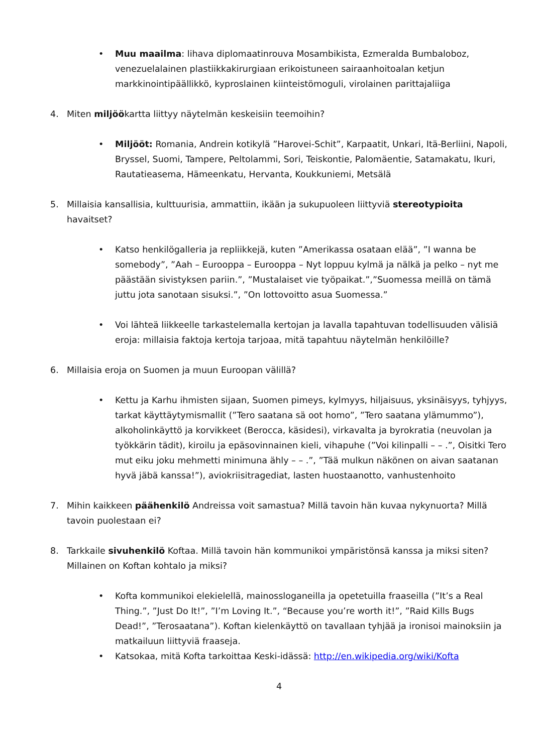• Muu maailma: lihava diplomaatinrouva Mosambikista, Ezmeralda Bumbaloboz, venezuelalainen plastiikkakirurgiaan erikoistuneen sairaanhoitoalan ketjun markkinointipäällikkö, kyproslainen kiinteistömoguli, virolainen parittajaliiga
4. Miten miljöökartta liittyy näytelmän keskeisiin teemoihin?
• Miljööt: Romania, Andrein kotikylä ”Harovei-Schit”, Karpaatit, Unkari, Itä-Berliini, Napoli, Bryssel, Suomi, Tampere, Peltolammi, Sori, Teiskontie, Palomäentie, Satamakatu, Ikuri, Rautatieasema, Hämeenkatu, Hervanta, Koukkuniemi, Metsälä
5. Millaisia kansallisia, kulttuurisia, ammattiin, ikään ja sukupuoleen liittyviä stereotypioita havaitset?
• Katso henkilögalleria ja repliikkejä, kuten ”Amerikassa osataan elää”, ”I wanna be somebody”, ”Aah – Eurooppa – Eurooppa – Nyt loppuu kylmä ja nälkä ja pelko – nyt me päästään sivistyksen pariin.”, ”Mustalaiset vie työpaikat.”,”Suomessa meillä on tämä juttu jota sanotaan sisuksi.”, ”On lottovoitto asua Suomessa.”
• Voi lähteä liikkeelle tarkastelemalla kertojan ja lavalla tapahtuvan todellisuuden välisiä eroja: millaisia faktoja kertoja tarjoaa, mitä tapahtuu näytelmän henkilöille?
6. Millaisia eroja on Suomen ja muun Euroopan välillä?
• Kettu ja Karhu ihmisten sijaan, Suomen pimeys, kylmyys, hiljaisuus, yksinäisyys, tyhjyys, tarkat käyttäytymismallit (”Tero saatana sä oot homo”, ”Tero saatana ylämummo”), alkoholinkäyttö ja korvikkeet (Berocca, käsidesi), virkavalta ja byrokratia (neuvolan ja työkkärin tädit), kiroilu ja epäsovinnainen kieli, vihapuhe (”Voi kilinpalli – – .”, Oisitki Tero mut eiku joku mehmetti minimuna ähly – – .”, ”Tää mulkun näkönen on aivan saatanan hyvä jäbä kanssa!”), aviokriisitragediat, lasten huostaanotto, vanhustenhoito
7. Mihin kaikkeen päähenkilö Andreissa voit samastua? Millä tavoin hän kuvaa nykynuorta? Millä tavoin puolestaan ei?
8. Tarkkaile sivuhenkilö Koftaa. Millä tavoin hän kommunikoi ympäristönsä kanssa ja miksi siten? Millainen on Koftan kohtalo ja miksi?
• Kofta kommunikoi elekielellä, mainossloganeilla ja opetetuilla fraaseilla (”It’s a Real Thing.”, ”Just Do It!”, ”I’m Loving It.”, “Because you’re worth it!”, ”Raid Kills Bugs Dead!”, ”Terosaatana”). Koftan kielenkäyttö on tavallaan tyhjää ja ironisoi mainoksiin ja matkailuun liittyviä fraaseja.
• Katsokaa, mitä Kofta tarkoittaa Keski-idässä: http://en.wikipedia.org/wiki/Kofta
4